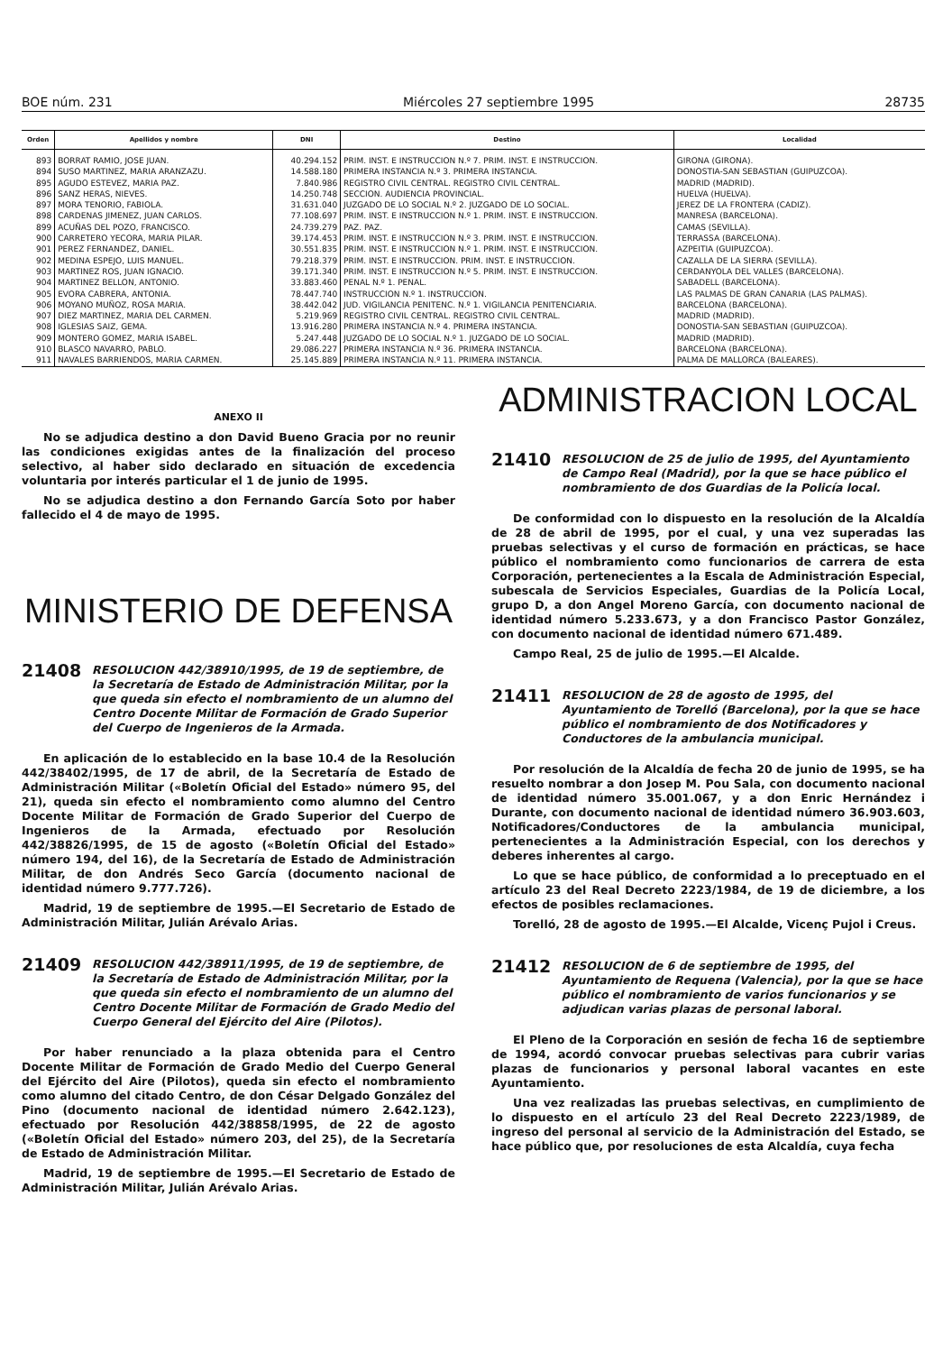BOE núm. 231 Miércoles 27 septiembre 1995 28735
| Orden | Apellidos y nombre | DNI | Destino | Localidad |
| --- | --- | --- | --- | --- |
| 893 | BORRAT RAMIO, JOSE JUAN. | 40.294.152 | PRIM. INST. E INSTRUCCION N.º 7. PRIM. INST. E INSTRUCCION. | GIRONA (GIRONA). |
| 894 | SUSO MARTINEZ, MARIA ARANZAZU. | 14.588.180 | PRIMERA INSTANCIA N.º 3. PRIMERA INSTANCIA. | DONOSTIA-SAN SEBASTIAN (GUIPUZCOA). |
| 895 | AGUDO ESTEVEZ, MARIA PAZ. | 7.840.986 | REGISTRO CIVIL CENTRAL. REGISTRO CIVIL CENTRAL. | MADRID (MADRID). |
| 896 | SANZ HERAS, NIEVES. | 14.250.748 | SECCION. AUDIENCIA PROVINCIAL. | HUELVA (HUELVA). |
| 897 | MORA TENORIO, FABIOLA. | 31.631.040 | JUZGADO DE LO SOCIAL N.º 2. JUZGADO DE LO SOCIAL. | JEREZ DE LA FRONTERA (CADIZ). |
| 898 | CARDENAS JIMENEZ, JUAN CARLOS. | 77.108.697 | PRIM. INST. E INSTRUCCION N.º 1. PRIM. INST. E INSTRUCCION. | MANRESA (BARCELONA). |
| 899 | ACUÑAS DEL POZO, FRANCISCO. | 24.739.279 | PAZ. PAZ. | CAMAS (SEVILLA). |
| 900 | CARRETERO YECORA, MARIA PILAR. | 39.174.453 | PRIM. INST. E INSTRUCCION N.º 3. PRIM. INST. E INSTRUCCION. | TERRASSA (BARCELONA). |
| 901 | PEREZ FERNANDEZ, DANIEL. | 30.551.835 | PRIM. INST. E INSTRUCCION N.º 1. PRIM. INST. E INSTRUCCION. | AZPEITIA (GUIPUZCOA). |
| 902 | MEDINA ESPEJO, LUIS MANUEL. | 79.218.379 | PRIM. INST. E INSTRUCCION. PRIM. INST. E INSTRUCCION. | CAZALLA DE LA SIERRA (SEVILLA). |
| 903 | MARTINEZ ROS, JUAN IGNACIO. | 39.171.340 | PRIM. INST. E INSTRUCCION N.º 5. PRIM. INST. E INSTRUCCION. | CERDANYOLA DEL VALLES (BARCELONA). |
| 904 | MARTINEZ BELLON, ANTONIO. | 33.883.460 | PENAL N.º 1. PENAL. | SABADELL (BARCELONA). |
| 905 | EVORA CABRERA, ANTONIA. | 78.447.740 | INSTRUCCION N.º 1. INSTRUCCION. | LAS PALMAS DE GRAN CANARIA (LAS PALMAS). |
| 906 | MOYANO MUÑOZ, ROSA MARIA. | 38.442.042 | JUD. VIGILANCIA PENITENC. N.º 1. VIGILANCIA PENITENCIARIA. | BARCELONA (BARCELONA). |
| 907 | DIEZ MARTINEZ, MARIA DEL CARMEN. | 5.219.969 | REGISTRO CIVIL CENTRAL. REGISTRO CIVIL CENTRAL. | MADRID (MADRID). |
| 908 | IGLESIAS SAIZ, GEMA. | 13.916.280 | PRIMERA INSTANCIA N.º 4. PRIMERA INSTANCIA. | DONOSTIA-SAN SEBASTIAN (GUIPUZCOA). |
| 909 | MONTERO GOMEZ, MARIA ISABEL. | 5.247.448 | JUZGADO DE LO SOCIAL N.º 1. JUZGADO DE LO SOCIAL. | MADRID (MADRID). |
| 910 | BLASCO NAVARRO, PABLO. | 29.086.227 | PRIMERA INSTANCIA N.º 36. PRIMERA INSTANCIA. | BARCELONA (BARCELONA). |
| 911 | NAVALES BARRIENDOS, MARIA CARMEN. | 25.145.889 | PRIMERA INSTANCIA N.º 11. PRIMERA INSTANCIA. | PALMA DE MALLORCA (BALEARES). |
ANEXO II
No se adjudica destino a don David Bueno Gracia por no reunir las condiciones exigidas antes de la finalización del proceso selectivo, al haber sido declarado en situación de excedencia voluntaria por interés particular el 1 de junio de 1995.
No se adjudica destino a don Fernando García Soto por haber fallecido el 4 de mayo de 1995.
MINISTERIO DE DEFENSA
21408 RESOLUCION 442/38910/1995, de 19 de septiembre, de la Secretaría de Estado de Administración Militar, por la que queda sin efecto el nombramiento de un alumno del Centro Docente Militar de Formación de Grado Superior del Cuerpo de Ingenieros de la Armada.
En aplicación de lo establecido en la base 10.4 de la Resolución 442/38402/1995, de 17 de abril, de la Secretaría de Estado de Administración Militar («Boletín Oficial del Estado» número 95, del 21), queda sin efecto el nombramiento como alumno del Centro Docente Militar de Formación de Grado Superior del Cuerpo de Ingenieros de la Armada, efectuado por Resolución 442/38826/1995, de 15 de agosto («Boletín Oficial del Estado» número 194, del 16), de la Secretaría de Estado de Administración Militar, de don Andrés Seco García (documento nacional de identidad número 9.777.726).
Madrid, 19 de septiembre de 1995.—El Secretario de Estado de Administración Militar, Julián Arévalo Arias.
21409 RESOLUCION 442/38911/1995, de 19 de septiembre, de la Secretaría de Estado de Administración Militar, por la que queda sin efecto el nombramiento de un alumno del Centro Docente Militar de Formación de Grado Medio del Cuerpo General del Ejército del Aire (Pilotos).
Por haber renunciado a la plaza obtenida para el Centro Docente Militar de Formación de Grado Medio del Cuerpo General del Ejército del Aire (Pilotos), queda sin efecto el nombramiento como alumno del citado Centro, de don César Delgado González del Pino (documento nacional de identidad número 2.642.123), efectuado por Resolución 442/38858/1995, de 22 de agosto («Boletín Oficial del Estado» número 203, del 25), de la Secretaría de Estado de Administración Militar.
Madrid, 19 de septiembre de 1995.—El Secretario de Estado de Administración Militar, Julián Arévalo Arias.
ADMINISTRACION LOCAL
21410 RESOLUCION de 25 de julio de 1995, del Ayuntamiento de Campo Real (Madrid), por la que se hace público el nombramiento de dos Guardias de la Policía local.
De conformidad con lo dispuesto en la resolución de la Alcaldía de 28 de abril de 1995, por el cual, y una vez superadas las pruebas selectivas y el curso de formación en prácticas, se hace público el nombramiento como funcionarios de carrera de esta Corporación, pertenecientes a la Escala de Administración Especial, subescala de Servicios Especiales, Guardias de la Policía Local, grupo D, a don Angel Moreno García, con documento nacional de identidad número 5.233.673, y a don Francisco Pastor González, con documento nacional de identidad número 671.489.
Campo Real, 25 de julio de 1995.—El Alcalde.
21411 RESOLUCION de 28 de agosto de 1995, del Ayuntamiento de Torelló (Barcelona), por la que se hace público el nombramiento de dos Notificadores y Conductores de la ambulancia municipal.
Por resolución de la Alcaldía de fecha 20 de junio de 1995, se ha resuelto nombrar a don Josep M. Pou Sala, con documento nacional de identidad número 35.001.067, y a don Enric Hernández i Durante, con documento nacional de identidad número 36.903.603, Notificadores/Conductores de la ambulancia municipal, pertenecientes a la Administración Especial, con los derechos y deberes inherentes al cargo.
Lo que se hace público, de conformidad a lo preceptuado en el artículo 23 del Real Decreto 2223/1984, de 19 de diciembre, a los efectos de posibles reclamaciones.
Torelló, 28 de agosto de 1995.—El Alcalde, Vicenç Pujol i Creus.
21412 RESOLUCION de 6 de septiembre de 1995, del Ayuntamiento de Requena (Valencia), por la que se hace público el nombramiento de varios funcionarios y se adjudican varias plazas de personal laboral.
El Pleno de la Corporación en sesión de fecha 16 de septiembre de 1994, acordó convocar pruebas selectivas para cubrir varias plazas de funcionarios y personal laboral vacantes en este Ayuntamiento.
Una vez realizadas las pruebas selectivas, en cumplimiento de lo dispuesto en el artículo 23 del Real Decreto 2223/1989, de ingreso del personal al servicio de la Administración del Estado, se hace público que, por resoluciones de esta Alcaldía, cuya fecha